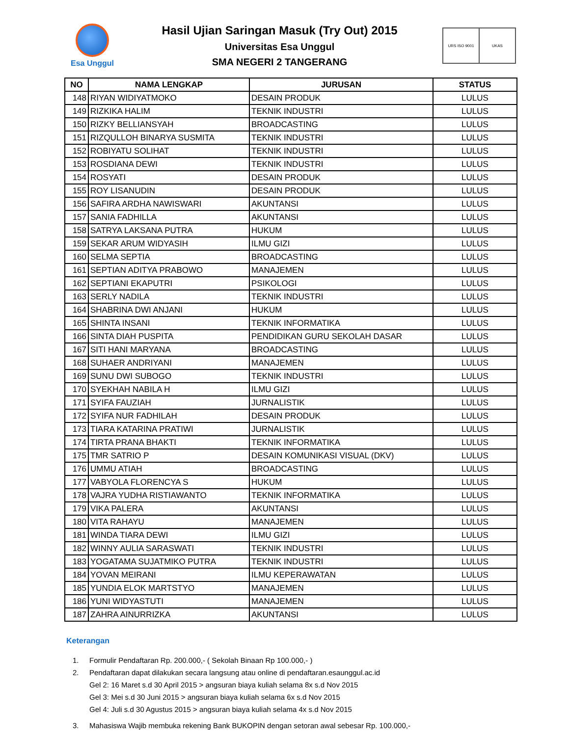Esa Unggul
Hasil Ujian Saringan Masuk (Try Out) 2015
Universitas Esa Unggul
SMA NEGERI 2 TANGERANG
URS ISO 9001 UKAS
| NO | NAMA LENGKAP | JURUSAN | STATUS |
| --- | --- | --- | --- |
| 148 | RIYAN WIDIYATMOKO | DESAIN PRODUK | LULUS |
| 149 | RIZKIKA HALIM | TEKNIK INDUSTRI | LULUS |
| 150 | RIZKY BELLIANSYAH | BROADCASTING | LULUS |
| 151 | RIZQULLOH BINARYA SUSMITA | TEKNIK INDUSTRI | LULUS |
| 152 | ROBIYATU SOLIHAT | TEKNIK INDUSTRI | LULUS |
| 153 | ROSDIANA DEWI | TEKNIK INDUSTRI | LULUS |
| 154 | ROSYATI | DESAIN PRODUK | LULUS |
| 155 | ROY LISANUDIN | DESAIN PRODUK | LULUS |
| 156 | SAFIRA ARDHA NAWISWARI | AKUNTANSI | LULUS |
| 157 | SANIA FADHILLA | AKUNTANSI | LULUS |
| 158 | SATRYA LAKSANA PUTRA | HUKUM | LULUS |
| 159 | SEKAR ARUM WIDYASIH | ILMU GIZI | LULUS |
| 160 | SELMA SEPTIA | BROADCASTING | LULUS |
| 161 | SEPTIAN ADITYA PRABOWO | MANAJEMEN | LULUS |
| 162 | SEPTIANI EKAPUTRI | PSIKOLOGI | LULUS |
| 163 | SERLY NADILA | TEKNIK INDUSTRI | LULUS |
| 164 | SHABRINA DWI ANJANI | HUKUM | LULUS |
| 165 | SHINTA INSANI | TEKNIK INFORMATIKA | LULUS |
| 166 | SINTA DIAH PUSPITA | PENDIDIKAN GURU SEKOLAH DASAR | LULUS |
| 167 | SITI HANI MARYANA | BROADCASTING | LULUS |
| 168 | SUHAER ANDRIYANI | MANAJEMEN | LULUS |
| 169 | SUNU DWI SUBOGO | TEKNIK INDUSTRI | LULUS |
| 170 | SYEKHAH NABILA H | ILMU GIZI | LULUS |
| 171 | SYIFA FAUZIAH | JURNALISTIK | LULUS |
| 172 | SYIFA NUR FADHILAH | DESAIN PRODUK | LULUS |
| 173 | TIARA KATARINA PRATIWI | JURNALISTIK | LULUS |
| 174 | TIRTA PRANA BHAKTI | TEKNIK INFORMATIKA | LULUS |
| 175 | TMR SATRIO P | DESAIN KOMUNIKASI VISUAL (DKV) | LULUS |
| 176 | UMMU ATIAH | BROADCASTING | LULUS |
| 177 | VABYOLA FLORENCYA S | HUKUM | LULUS |
| 178 | VAJRA YUDHA RISTIAWANTO | TEKNIK INFORMATIKA | LULUS |
| 179 | VIKA PALERA | AKUNTANSI | LULUS |
| 180 | VITA RAHAYU | MANAJEMEN | LULUS |
| 181 | WINDA TIARA DEWI | ILMU GIZI | LULUS |
| 182 | WINNY AULIA SARASWATI | TEKNIK INDUSTRI | LULUS |
| 183 | YOGATAMA SUJATMIKO PUTRA | TEKNIK INDUSTRI | LULUS |
| 184 | YOVAN MEIRANI | ILMU KEPERAWATAN | LULUS |
| 185 | YUNDIA ELOK MARTSTYO | MANAJEMEN | LULUS |
| 186 | YUNI WIDYASTUTI | MANAJEMEN | LULUS |
| 187 | ZAHRA AINURRIZKA | AKUNTANSI | LULUS |
Keterangan
1. Formulir Pendaftaran Rp. 200.000,- ( Sekolah Binaan Rp 100.000,- )
2. Pendaftaran dapat dilakukan secara langsung atau online di pendaftaran.esaunggul.ac.id
Gel 2: 16 Maret s.d 30 April 2015 > angsuran biaya kuliah selama 8x s.d Nov 2015
Gel 3: Mei s.d 30 Juni 2015 > angsuran biaya kuliah selama 6x s.d Nov 2015
Gel 4: Juli s.d 30 Agustus 2015 > angsuran biaya kuliah selama 4x s.d Nov 2015
3. Mahasiswa Wajib membuka rekening Bank BUKOPIN dengan setoran awal sebesar Rp. 100.000,-